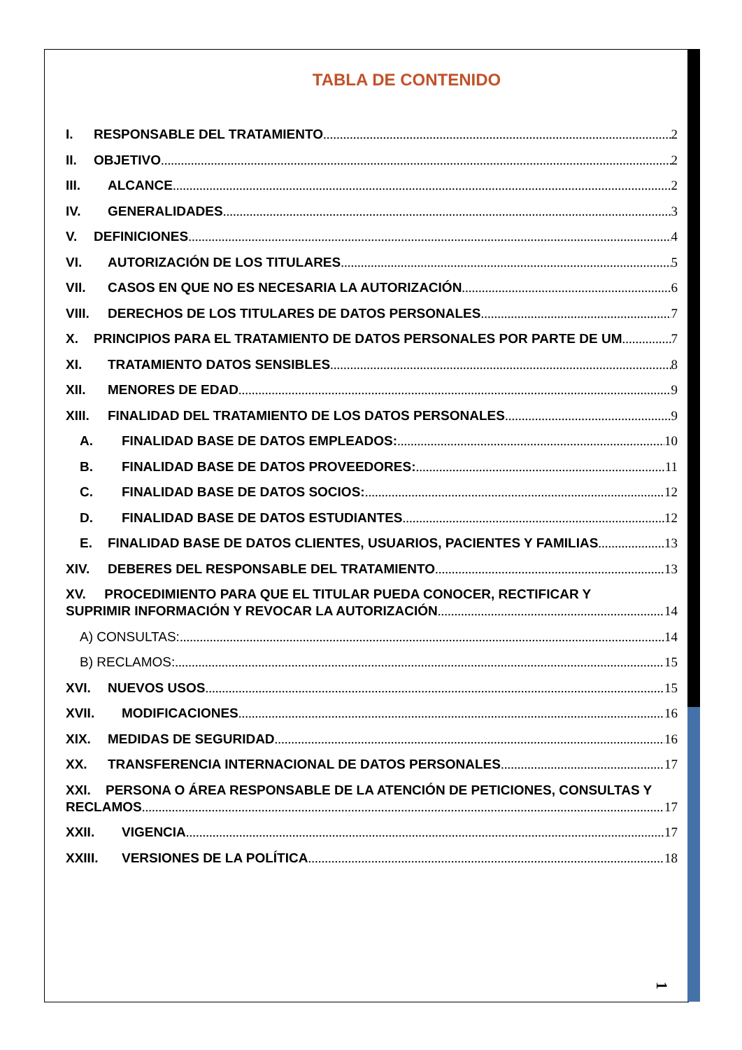TABLA DE CONTENIDO
I. RESPONSABLE DEL TRATAMIENTO 2
II. OBJETIVO 2
III. ALCANCE 2
IV. GENERALIDADES 3
V. DEFINICIONES 4
VI. AUTORIZACIÓN DE LOS TITULARES 5
VII. CASOS EN QUE NO ES NECESARIA LA AUTORIZACIÓN 6
VIII. DERECHOS DE LOS TITULARES DE DATOS PERSONALES 7
X. PRINCIPIOS PARA EL TRATAMIENTO DE DATOS PERSONALES POR PARTE DE UM 7
XI. TRATAMIENTO DATOS SENSIBLES 8
XII. MENORES DE EDAD 9
XIII. FINALIDAD DEL TRATAMIENTO DE LOS DATOS PERSONALES 9
A. FINALIDAD BASE DE DATOS EMPLEADOS: 10
B. FINALIDAD BASE DE DATOS PROVEEDORES: 11
C. FINALIDAD BASE DE DATOS SOCIOS: 12
D. FINALIDAD BASE DE DATOS ESTUDIANTES 12
E. FINALIDAD BASE DE DATOS CLIENTES, USUARIOS, PACIENTES Y FAMILIAS 13
XIV. DEBERES DEL RESPONSABLE DEL TRATAMIENTO 13
XV. PROCEDIMIENTO PARA QUE EL TITULAR PUEDA CONOCER, RECTIFICAR Y
SUPRIMIR INFORMACIÓN Y REVOCAR LA AUTORIZACIÓN 14
A) CONSULTAS: 14
B) RECLAMOS: 15
XVI. NUEVOS USOS 15
XVII. MODIFICACIONES 16
XIX. MEDIDAS DE SEGURIDAD 16
XX. TRANSFERENCIA INTERNACIONAL DE DATOS PERSONALES 17
XXI. PERSONA O ÁREA RESPONSABLE DE LA ATENCIÓN DE PETICIONES, CONSULTAS Y
RECLAMOS 17
XXII. VIGENCIA 17
XXIII. VERSIONES DE LA POLÍTICA 18
1